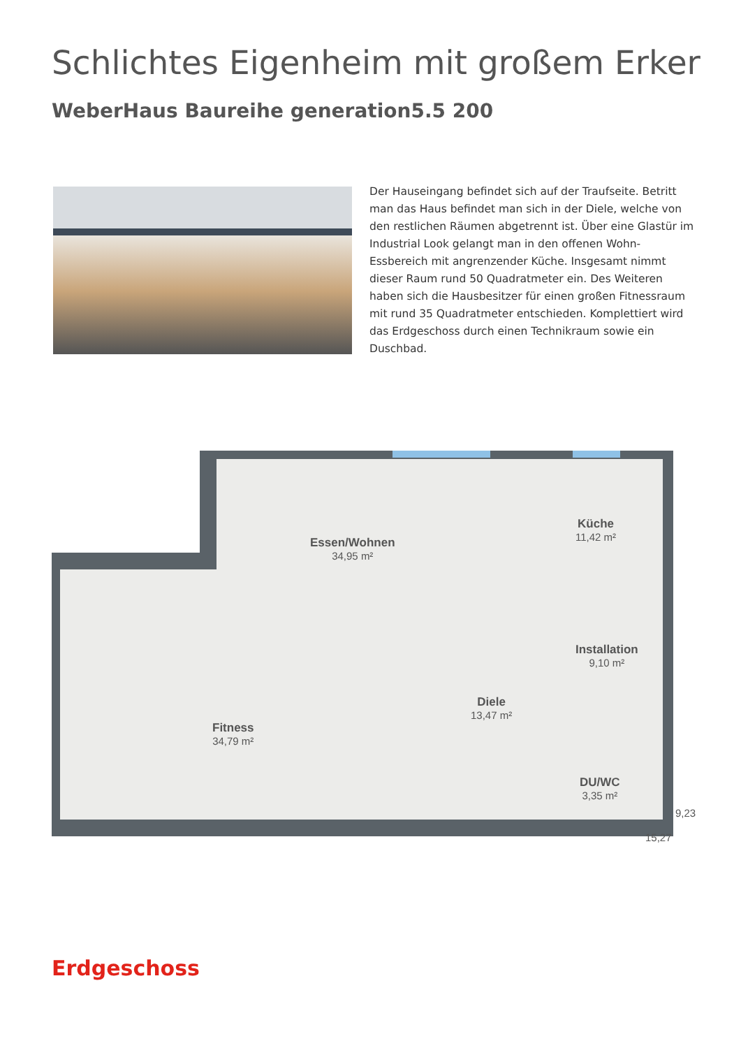Schlichtes Eigenheim mit großem Erker
WeberHaus Baureihe generation5.5 200
Der Hauseingang befindet sich auf der Traufseite. Betritt man das Haus befindet man sich in der Diele, welche von den restlichen Räumen abgetrennt ist. Über eine Glastür im Industrial Look gelangt man in den offenen Wohn-Essbereich mit angrenzender Küche. Insgesamt nimmt dieser Raum rund 50 Quadratmeter ein. Des Weiteren haben sich die Hausbesitzer für einen großen Fitnessraum mit rund 35 Quadratmeter entschieden. Komplettiert wird das Erdgeschoss durch einen Technikraum sowie ein Duschbad.
Essen/Wohnen
34,95 m²
Küche
11,42 m²
Installation
9,10 m²
Diele
13,47 m²
Fitness
34,79 m²
DU/WC
3,35 m²
9,23
15,27
Erdgeschoss